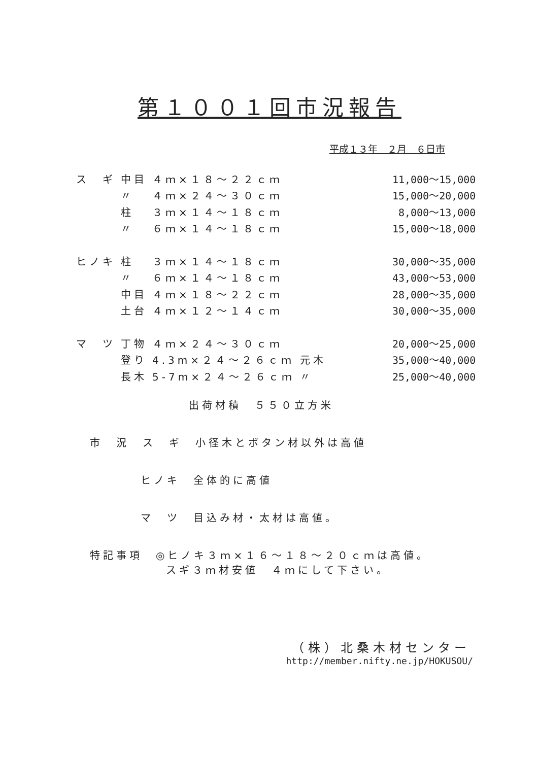第１００１回市況報告
平成１３年　２月　６日市
| ス ギ | 中目 | ４ｍ×１８～２２ｃｍ | | 11,000～15,000 |
| | 〃 | ４ｍ×２４～３０ｃｍ | | 15,000～20,000 |
| | 柱 | ３ｍ×１４～１８ｃｍ | | 8,000～13,000 |
| | 〃 | ６ｍ×１４～１８ｃｍ | | 15,000～18,000 |
| ヒノキ | 柱 | ３ｍ×１４～１８ｃｍ | | 30,000～35,000 |
| | 〃 | ６ｍ×１４～１８ｃｍ | | 43,000～53,000 |
| | 中目 | ４ｍ×１８～２２ｃｍ | | 28,000～35,000 |
| | 土台 | ４ｍ×１２～１４ｃｍ | | 30,000～35,000 |
| マ ツ | 丁物 | ４ｍ×２４～３０ｃｍ | | 20,000～25,000 |
| | 登り | 4.3m×２４～２６ｃｍ | 元木 | 35,000～40,000 |
| | 長木 | 5-7m×２４～２６ｃｍ | 〃 | 25,000～40,000 |
出荷材積　５５０立方米
市　況　ス　ギ　小径木とボタン材以外は高値
ヒノキ　全体的に高値
マ　ツ　目込み材・太材は高値。
特記事項　◎ヒノキ３ｍ×１６～１８～２０ｃｍは高値。
スギ３ｍ材安値　４ｍにして下さい。
（株）北桑木材センター
http://member.nifty.ne.jp/HOKUSOU/